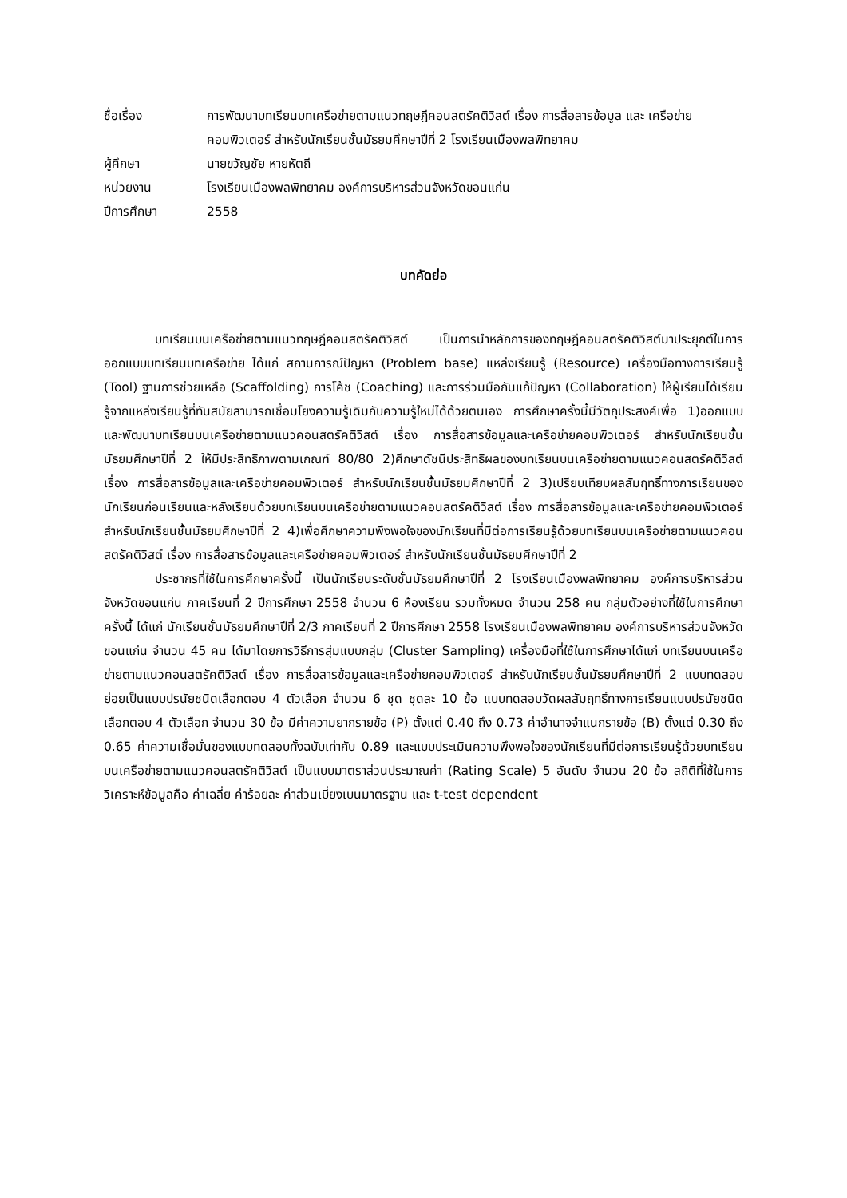ชื่อเรื่อง
การพัฒนาบทเรียนบทเครือข่ายตามแนวทฤษฎีคอนสตรัคติวิสต์ เรื่อง การสื่อสารข้อมูล และ เครือข่ายคอมพิวเตอร์ สำหรับนักเรียนชั้นมัธยมศึกษาปีที่ 2 โรงเรียนเมืองพลพิทยาคม
ผู้ศึกษา
นายขวัญชัย หายหัตถี
หน่วยงาน
โรงเรียนเมืองพลพิทยาคม องค์การบริหารส่วนจังหวัดขอนแก่น
ปีการศึกษา
2558
บทคัดย่อ
บทเรียนบนเครือข่ายตามแนวทฤษฎีคอนสตรัคติวิสต์ เป็นการนำหลักการของทฤษฎีคอนสตรัคติวิสต์มาประยุกต์ในการออกแบบบทเรียนบทเครือข่าย ได้แก่ สถานการณ์ปัญหา (Problem base) แหล่งเรียนรู้ (Resource) เครื่องมือทางการเรียนรู้ (Tool) ฐานการช่วยเหลือ (Scaffolding) การโค้ช (Coaching) และการร่วมมือกันแก้ปัญหา (Collaboration) ให้ผู้เรียนได้เรียนรู้จากแหล่งเรียนรู้ที่ทันสมัยสามารถเชื่อมโยงความรู้เดิมกับความรู้ใหม่ได้ด้วยตนเอง การศึกษาครั้งนี้มีวัตถุประสงค์เพื่อ 1)ออกแบบและพัฒนาบทเรียนบนเครือข่ายตามแนวคอนสตรัคติวิสต์ เรื่อง การสื่อสารข้อมูลและเครือข่ายคอมพิวเตอร์ สำหรับนักเรียนชั้นมัธยมศึกษาปีที่ 2 ให้มีประสิทธิภาพตามเกณฑ์ 80/80 2)ศึกษาดัชนีประสิทธิผลของบทเรียนบนเครือข่ายตามแนวคอนสตรัคติวิสต์ เรื่อง การสื่อสารข้อมูลและเครือข่ายคอมพิวเตอร์ สำหรับนักเรียนชั้นมัธยมศึกษาปีที่ 2 3)เปรียบเทียบผลสัมฤทธิ์ทางการเรียนของนักเรียนก่อนเรียนและหลังเรียนด้วยบทเรียนบนเครือข่ายตามแนวคอนสตรัคติวิสต์ เรื่อง การสื่อสารข้อมูลและเครือข่ายคอมพิวเตอร์ สำหรับนักเรียนชั้นมัธยมศึกษาปีที่ 2 4)เพื่อศึกษาความพึงพอใจของนักเรียนที่มีต่อการเรียนรู้ด้วยบทเรียนบนเครือข่ายตามแนวคอนสตรัคติวิสต์ เรื่อง การสื่อสารข้อมูลและเครือข่ายคอมพิวเตอร์ สำหรับนักเรียนชั้นมัธยมศึกษาปีที่ 2
ประชากรที่ใช้ในการศึกษาครั้งนี้ เป็นนักเรียนระดับชั้นมัธยมศึกษาปีที่ 2 โรงเรียนเมืองพลพิทยาคม องค์การบริหารส่วนจังหวัดขอนแก่น ภาคเรียนที่ 2 ปีการศึกษา 2558 จำนวน 6 ห้องเรียน รวมทั้งหมด จำนวน 258 คน กลุ่มตัวอย่างที่ใช้ในการศึกษาครั้งนี้ ได้แก่ นักเรียนชั้นมัธยมศึกษาปีที่ 2/3 ภาคเรียนที่ 2 ปีการศึกษา 2558 โรงเรียนเมืองพลพิทยาคม องค์การบริหารส่วนจังหวัดขอนแก่น จำนวน 45 คน ได้มาโดยการวิธีการสุ่มแบบกลุ่ม (Cluster Sampling) เครื่องมือที่ใช้ในการศึกษาได้แก่ บทเรียนบนเครือข่ายตามแนวคอนสตรัคติวิสต์ เรื่อง การสื่อสารข้อมูลและเครือข่ายคอมพิวเตอร์ สำหรับนักเรียนชั้นมัธยมศึกษาปีที่ 2 แบบทดสอบย่อยเป็นแบบปรนัยชนิดเลือกตอบ 4 ตัวเลือก จำนวน 6 ชุด ชุดละ 10 ข้อ แบบทดสอบวัดผลสัมฤทธิ์ทางการเรียนแบบปรนัยชนิดเลือกตอบ 4 ตัวเลือก จำนวน 30 ข้อ มีค่าความยากรายข้อ (P) ตั้งแต่ 0.40 ถึง 0.73 ค่าอำนาจจำแนกรายข้อ (B) ตั้งแต่ 0.30 ถึง 0.65 ค่าความเชื่อมั่นของแบบทดสอบทั้งฉบับเท่ากับ 0.89 และแบบประเมินความพึงพอใจของนักเรียนที่มีต่อการเรียนรู้ด้วยบทเรียนบนเครือข่ายตามแนวคอนสตรัคติวิสต์ เป็นแบบมาตราส่วนประมาณค่า (Rating Scale) 5 อันดับ จำนวน 20 ข้อ สถิติที่ใช้ในการวิเคราะห์ข้อมูลคือ ค่าเฉลี่ย ค่าร้อยละ ค่าส่วนเบี่ยงเบนมาตรฐาน และ t-test dependent